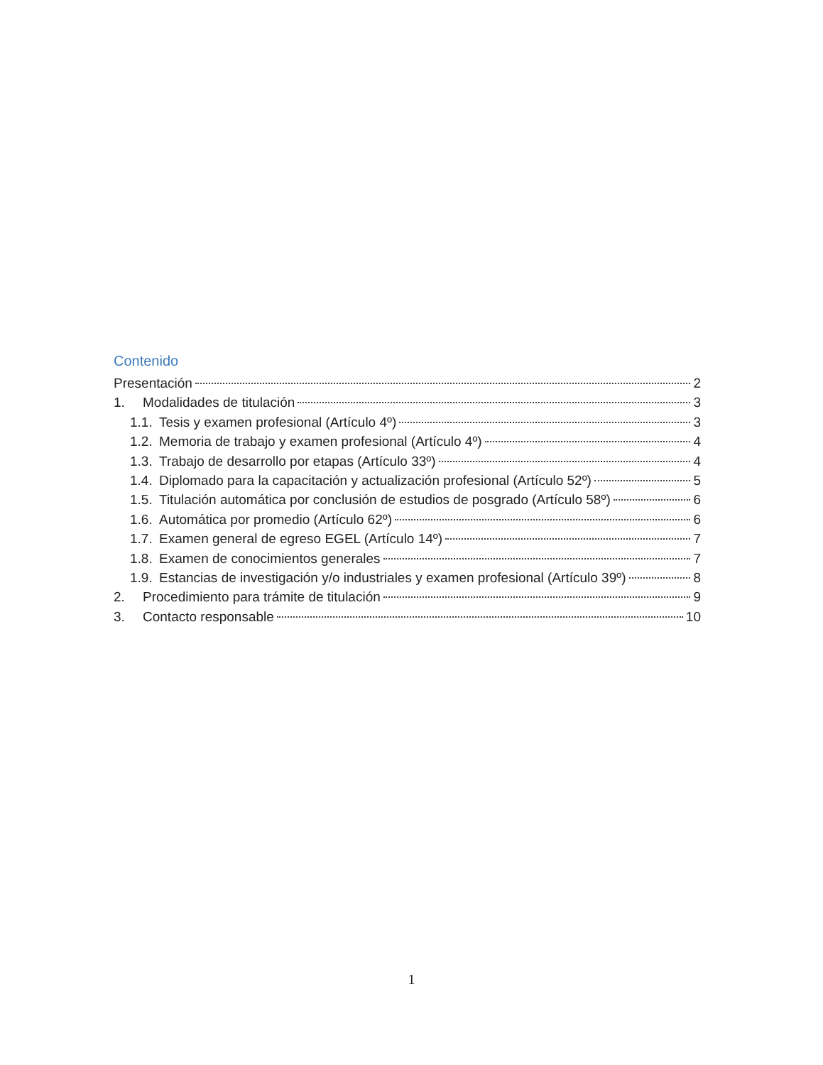Contenido
Presentación 2
1. Modalidades de titulación 3
1.1. Tesis y examen profesional (Artículo 4º) 3
1.2. Memoria de trabajo y examen profesional (Artículo 4º) 4
1.3. Trabajo de desarrollo por etapas (Artículo 33º) 4
1.4. Diplomado para la capacitación y actualización profesional (Artículo 52º) 5
1.5. Titulación automática por conclusión de estudios de posgrado (Artículo 58º) 6
1.6. Automática por promedio (Artículo 62º) 6
1.7. Examen general de egreso EGEL (Artículo 14º) 7
1.8. Examen de conocimientos generales 7
1.9. Estancias de investigación y/o industriales y examen profesional (Artículo 39º) 8
2. Procedimiento para trámite de titulación 9
3. Contacto responsable 10
1